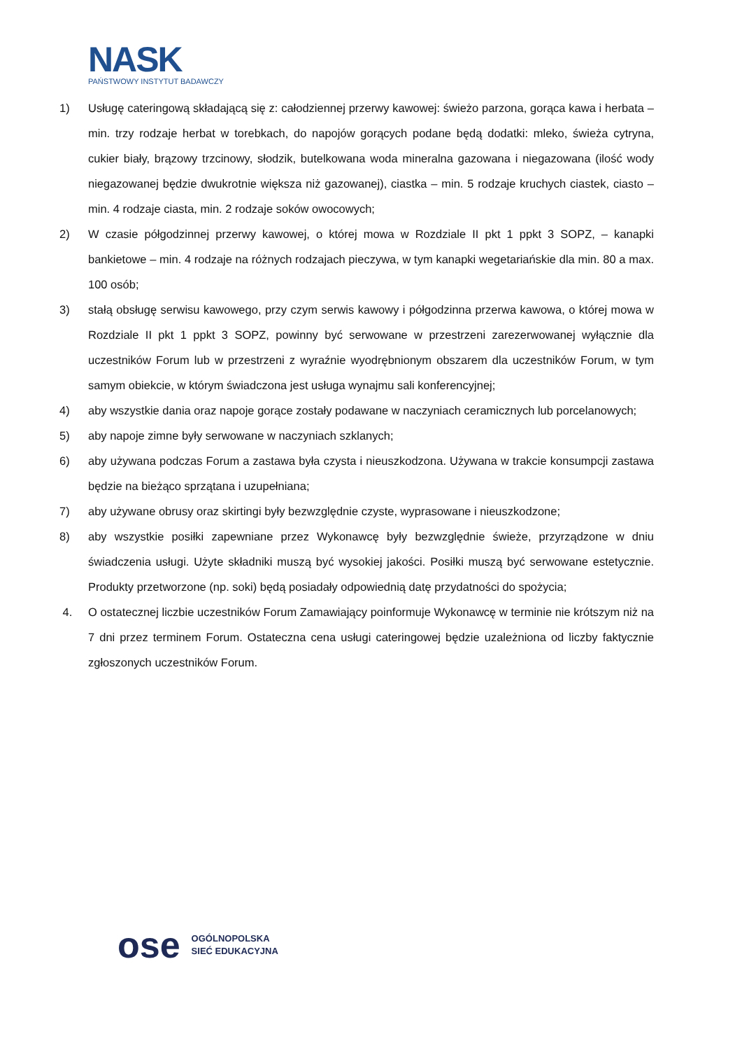NASK
PAŃSTWOWY INSTYTUT BADAWCZY
1) Usługę cateringową składającą się z: całodziennej przerwy kawowej: świeżo parzona, gorąca kawa i herbata – min. trzy rodzaje herbat w torebkach, do napojów gorących podane będą dodatki: mleko, świeża cytryna, cukier biały, brązowy trzcinowy, słodzik, butelkowana woda mineralna gazowana i niegazowana (ilość wody niegazowanej będzie dwukrotnie większa niż gazowanej), ciastka – min. 5 rodzaje kruchych ciastek, ciasto – min. 4 rodzaje ciasta, min. 2 rodzaje soków owocowych;
2) W czasie półgodzinnej przerwy kawowej, o której mowa w Rozdziale II pkt 1 ppkt 3 SOPZ, – kanapki bankietowe – min. 4 rodzaje na różnych rodzajach pieczywa, w tym kanapki wegetariańskie dla min. 80 a max. 100 osób;
3) stałą obsługę serwisu kawowego, przy czym serwis kawowy i półgodzinna przerwa kawowa, o której mowa w Rozdziale II pkt 1 ppkt 3 SOPZ, powinny być serwowane w przestrzeni zarezerwowanej wyłącznie dla uczestników Forum lub w przestrzeni z wyraźnie wyodrębnionym obszarem dla uczestników Forum, w tym samym obiekcie, w którym świadczona jest usługa wynajmu sali konferencyjnej;
4) aby wszystkie dania oraz napoje gorące zostały podawane w naczyniach ceramicznych lub porcelanowych;
5) aby napoje zimne były serwowane w naczyniach szklanych;
6) aby używana podczas Forum a zastawa była czysta i nieuszkodzona. Używana w trakcie konsumpcji zastawa będzie na bieżąco sprzątana i uzupełniana;
7) aby używane obrusy oraz skirtingi były bezwzględnie czyste, wyprasowane i nieuszkodzone;
8) aby wszystkie posiłki zapewniane przez Wykonawcę były bezwzględnie świeże, przyrządzone w dniu świadczenia usługi. Użyte składniki muszą być wysokiej jakości. Posiłki muszą być serwowane estetycznie. Produkty przetworzone (np. soki) będą posiadały odpowiednią datę przydatności do spożycia;
4. O ostatecznej liczbie uczestników Forum Zamawiający poinformuje Wykonawcę w terminie nie krótszym niż na 7 dni przez terminem Forum. Ostateczna cena usługi cateringowej będzie uzależniona od liczby faktycznie zgłoszonych uczestników Forum.
ose
OGÓLNOPOLSKA
SIEĆ EDUKACYJNA